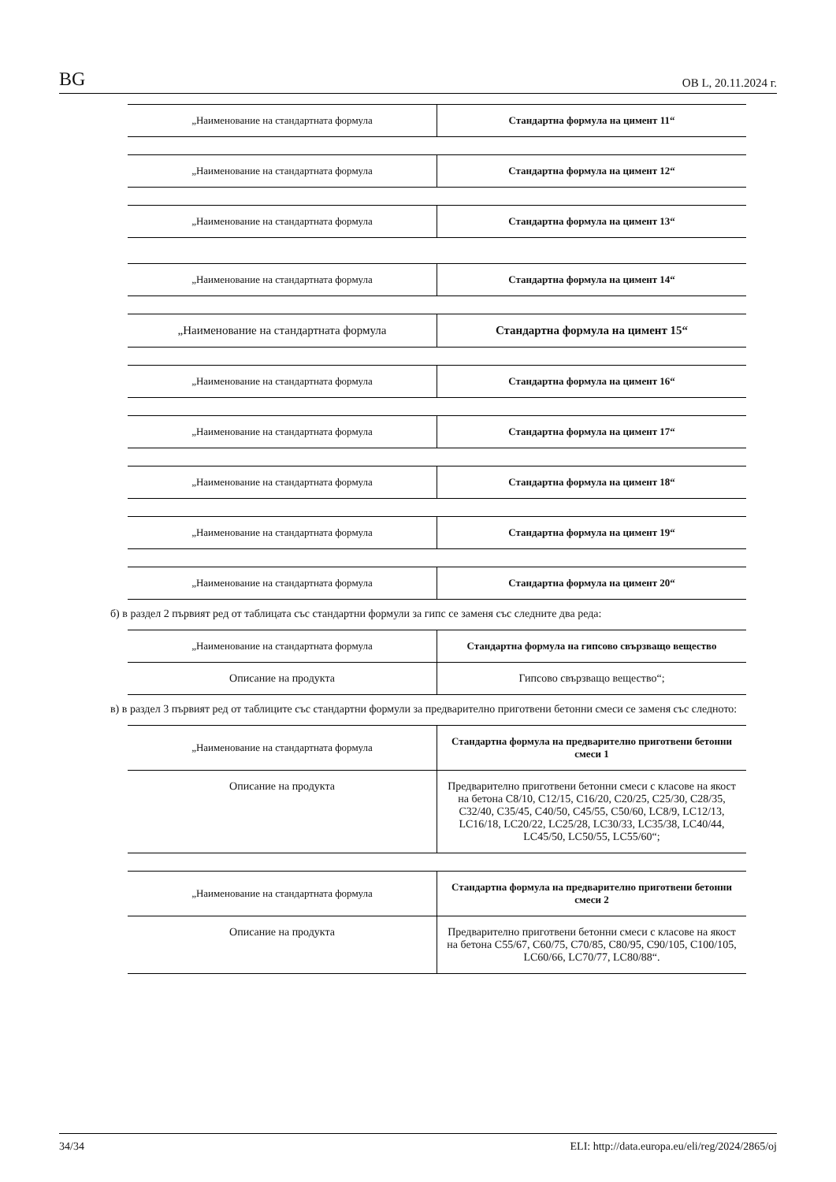BG ОВ L, 20.11.2024 г.
| „Наименование на стандартната формула | Стандартна формула на цимент 11“ |
| „Наименование на стандартната формула | Стандартна формула на цимент 12“ |
| „Наименование на стандартната формула | Стандартна формула на цимент 13“ |
| „Наименование на стандартната формула | Стандартна формула на цимент 14“ |
| „Наименование на стандартната формула | Стандартна формула на цимент 15“ |
| „Наименование на стандартната формула | Стандартна формула на цимент 16“ |
| „Наименование на стандартната формула | Стандартна формула на цимент 17“ |
| „Наименование на стандартната формула | Стандартна формула на цимент 18“ |
| „Наименование на стандартната формула | Стандартна формула на цимент 19“ |
| „Наименование на стандартната формула | Стандартна формула на цимент 20“ |
б) в раздел 2 първият ред от таблицата със стандартни формули за гипс се заменя със следните два реда:
| „Наименование на стандартната формула | Стандартна формула на гипсово свързващо вещество |
| Описание на продукта | Гипсово свързващо вещество“; |
в) в раздел 3 първият ред от таблиците със стандартни формули за предварително приготвени бетонни смеси се заменя със следното:
| „Наименование на стандартната формула | Стандартна формула на предварително приготвени бетонни смеси 1 |
| Описание на продукта | Предварително приготвени бетонни смеси с класове на якост на бетона C8/10, C12/15, C16/20, C20/25, C25/30, C28/35, C32/40, C35/45, C40/50, C45/55, C50/60, LC8/9, LC12/13, LC16/18, LC20/22, LC25/28, LC30/33, LC35/38, LC40/44, LC45/50, LC50/55, LC55/60“; |
| „Наименование на стандартната формула | Стандартна формула на предварително приготвени бетонни смеси 2 |
| Описание на продукта | Предварително приготвени бетонни смеси с класове на якост на бетона C55/67, C60/75, C70/85, C80/95, C90/105, C100/105, LC60/66, LC70/77, LC80/88“. |
34/34 ELI: http://data.europa.eu/eli/reg/2024/2865/oj